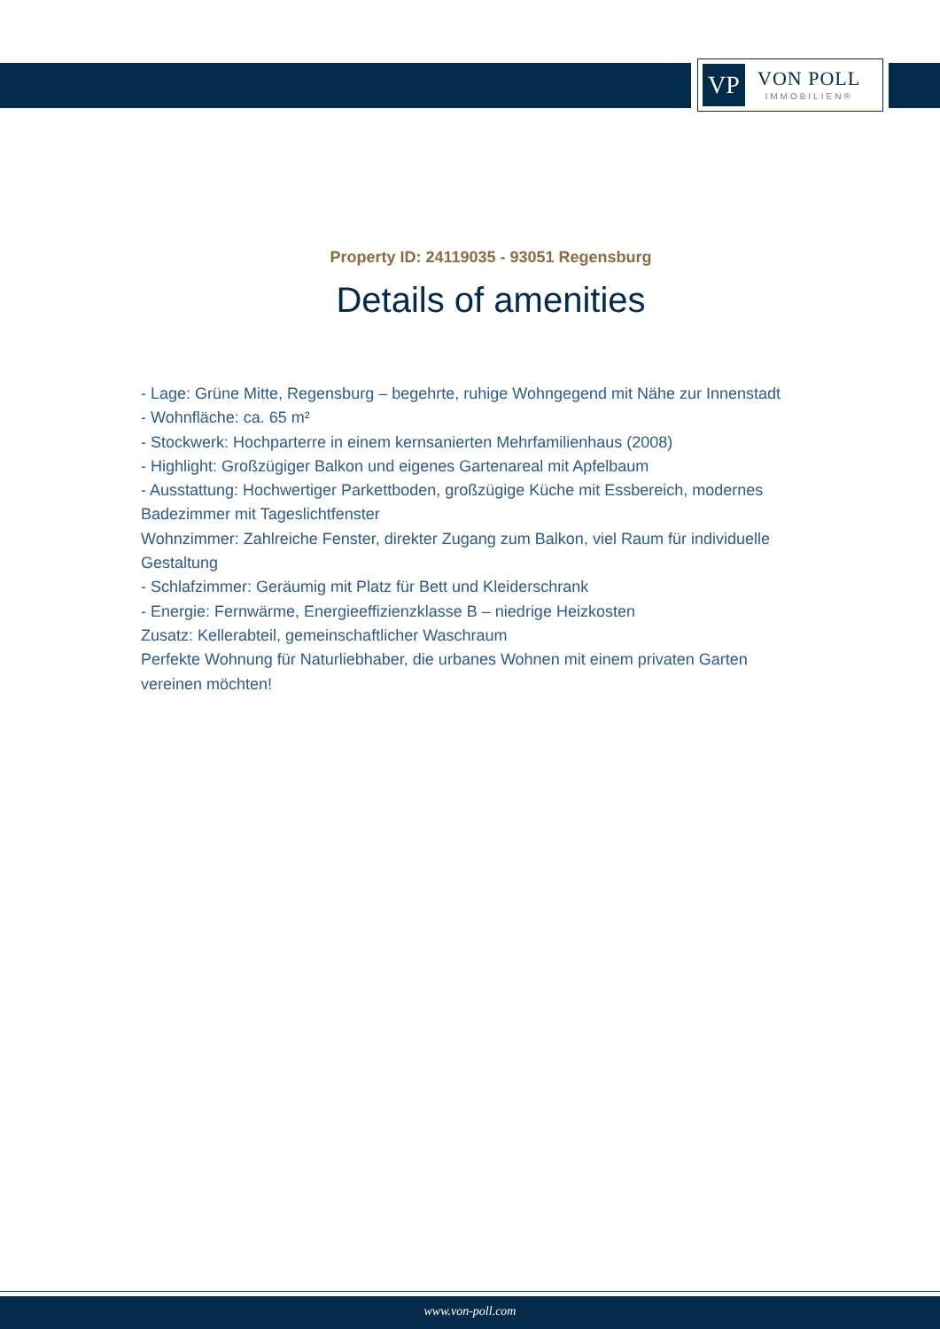VP
VON POLL
IMMOBILIEN®
Property ID: 24119035 - 93051 Regensburg
Details of amenities
- Lage: Grüne Mitte, Regensburg – begehrte, ruhige Wohngegend mit Nähe zur Innenstadt
- Wohnfläche: ca. 65 m²
- Stockwerk: Hochparterre in einem kernsanierten Mehrfamilienhaus (2008)
- Highlight: Großzügiger Balkon und eigenes Gartenareal mit Apfelbaum
- Ausstattung: Hochwertiger Parkettboden, großzügige Küche mit Essbereich, modernes Badezimmer mit Tageslichtfenster
Wohnzimmer: Zahlreiche Fenster, direkter Zugang zum Balkon, viel Raum für individuelle Gestaltung
- Schlafzimmer: Geräumig mit Platz für Bett und Kleiderschrank
- Energie: Fernwärme, Energieeffizienzklasse B – niedrige Heizkosten
Zusatz: Kellerabteil, gemeinschaftlicher Waschraum
Perfekte Wohnung für Naturliebhaber, die urbanes Wohnen mit einem privaten Garten vereinen möchten!
www.von-poll.com